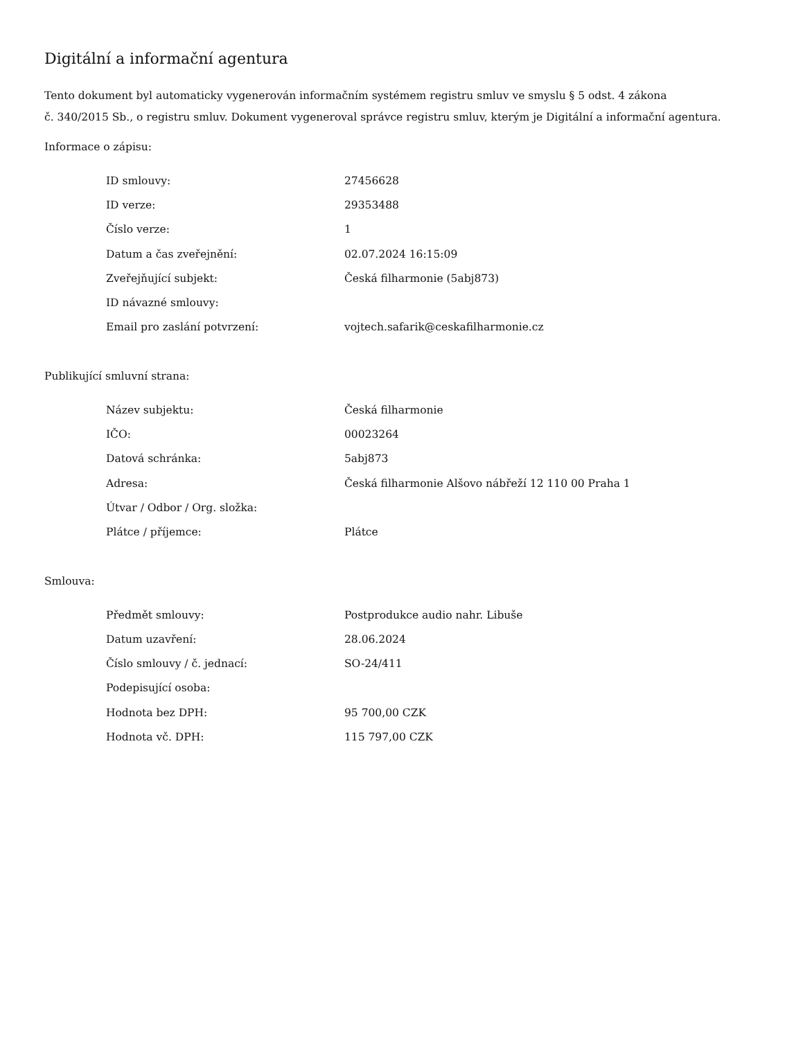Digitální a informační agentura
Tento dokument byl automaticky vygenerován informačním systémem registru smluv ve smyslu § 5 odst. 4 zákona
č. 340/2015 Sb., o registru smluv. Dokument vygeneroval správce registru smluv, kterým je Digitální a informační agentura.
Informace o zápisu:
| ID smlouvy: | 27456628 |
| ID verze: | 29353488 |
| Číslo verze: | 1 |
| Datum a čas zveřejnění: | 02.07.2024 16:15:09 |
| Zveřejňující subjekt: | Česká filharmonie (5abj873) |
| ID návazné smlouvy: | |
| Email pro zaslání potvrzení: | vojtech.safarik@ceskafilharmonie.cz |
Publikující smluvní strana:
| Název subjektu: | Česká filharmonie |
| IČO: | 00023264 |
| Datová schránka: | 5abj873 |
| Adresa: | Česká filharmonie Alšovo nábřeží 12 110 00 Praha 1 |
| Útvar / Odbor / Org. složka: | |
| Plátce / příjemce: | Plátce |
Smlouva:
| Předmět smlouvy: | Postprodukce audio nahr. Libuše |
| Datum uzavření: | 28.06.2024 |
| Číslo smlouvy / č. jednací: | SO-24/411 |
| Podepisující osoba: | |
| Hodnota bez DPH: | 95 700,00 CZK |
| Hodnota vč. DPH: | 115 797,00 CZK |